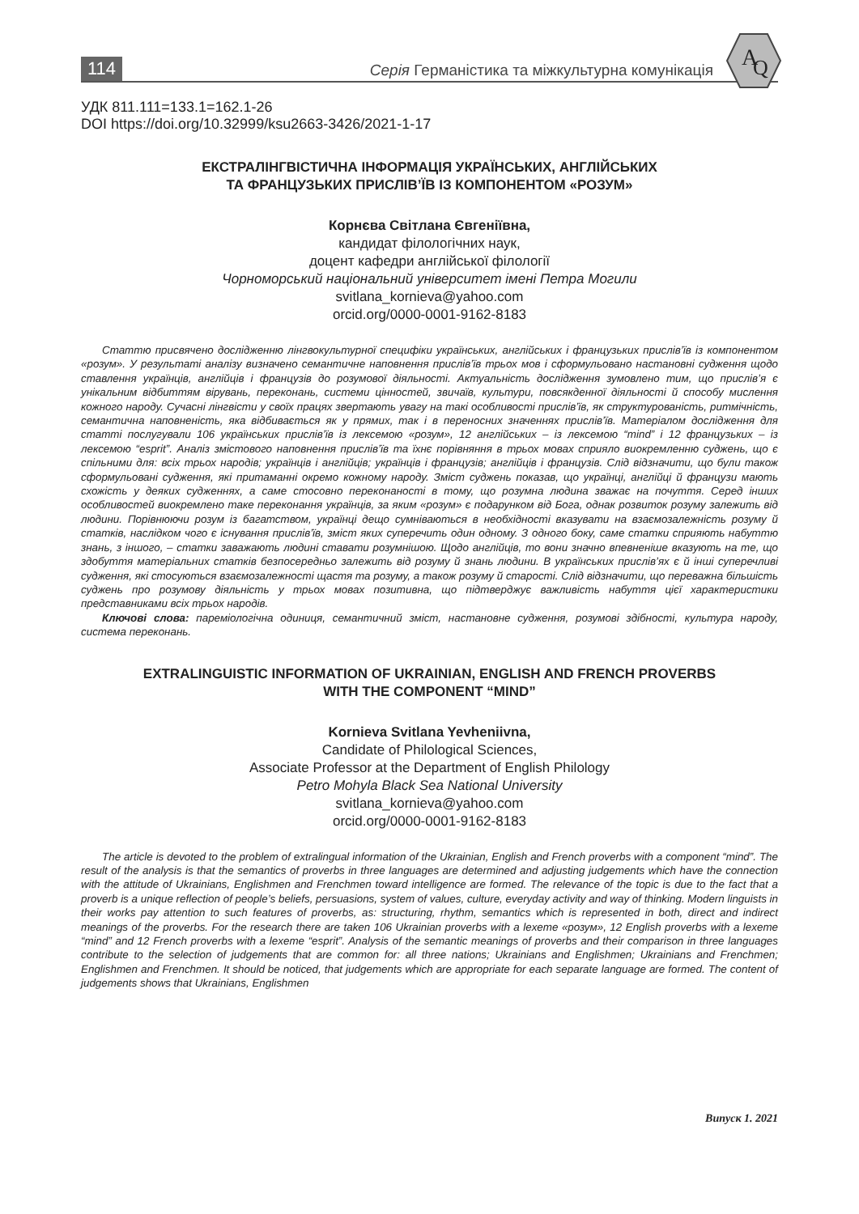114 Серія Германістика та міжкультурна комунікація
A
Q
УДК 811.111=133.1=162.1-26
DOI https://doi.org/10.32999/ksu2663-3426/2021-1-17
ЕКСТРАЛІНГВІСТИЧНА ІНФОРМАЦІЯ УКРАЇНСЬКИХ, АНГЛІЙСЬКИХ
ТА ФРАНЦУЗЬКИХ ПРИСЛІВ’ЇВ ІЗ КОМПОНЕНТОМ «РОЗУМ»
Корнєва Світлана Євгеніївна,
кандидат філологічних наук,
доцент кафедри англійської філології
Чорноморський національний університет імені Петра Могили
svitlana_kornieva@yahoo.com
orcid.org/0000-0001-9162-8183
Статтю присвячено дослідженню лінгвокультурної специфіки українських, англійських і французьких прислів’їв із компонентом «розум». У результаті аналізу визначено семантичне наповнення прислів’їв трьох мов і сформульовано настановні судження щодо ставлення українців, англійців і французів до розумової діяльності. Актуальність дослідження зумовлено тим, що прислів’я є унікальним відбиттям вірувань, переконань, системи цінностей, звичаїв, культури, повсякденної діяльності й способу мислення кожного народу. Сучасні лінгвісти у своїх працях звертають увагу на такі особливості прислів’їв, як структурованість, ритмічність, семантична наповненість, яка відбивається як у прямих, так і в переносних значеннях прислів’їв. Матеріалом дослідження для статті послугували 106 українських прислів’їв із лексемою «розум», 12 англійських – із лексемою “mind” і 12 французьких – із лексемою “esprit”. Аналіз змістового наповнення прислів’їв та їхнє порівняння в трьох мовах сприяло виокремленню суджень, що є спільними для: всіх трьох народів; українців і англійців; українців і французів; англійців і французів. Слід відзначити, що були також сформульовані судження, які притаманні окремо кожному народу. Зміст суджень показав, що українці, англійці й французи мають схожість у деяких судженнях, а саме стосовно переконаності в тому, що розумна людина зважає на почуття. Серед інших особливостей виокремлено таке переконання українців, за яким «розум» є подарунком від Бога, однак розвиток розуму залежить від людини. Порівнюючи розум із багатством, українці дещо сумніваються в необхідності вказувати на взаємозалежність розуму й статків, наслідком чого є існування прислів’їв, зміст яких суперечить один одному. З одного боку, саме статки сприяють набуттю знань, з іншого, – статки заважають людині ставати розумнішою. Щодо англійців, то вони значно впевненіше вказують на те, що здобуття матеріальних статків безпосередньо залежить від розуму й знань людини. В українських прислів’ях є й інші суперечливі судження, які стосуються взаємозалежності щастя та розуму, а також розуму й старості. Слід відзначити, що переважна більшість суджень про розумову діяльність у трьох мовах позитивна, що підтверджує важливість набуття цієї характеристики представниками всіх трьох народів.
Ключові слова: пареміологічна одиниця, семантичний зміст, настановне судження, розумові здібності, культура народу, система переконань.
EXTRALINGUISTIC INFORMATION OF UKRAINIAN, ENGLISH AND FRENCH PROVERBS
WITH THE COMPONENT “MIND”
Kornieva Svitlana Yevheniivna,
Candidate of Philological Sciences,
Associate Professor at the Department of English Philology
Petro Mohyla Black Sea National University
svitlana_kornieva@yahoo.com
orcid.org/0000-0001-9162-8183
The article is devoted to the problem of extralingual information of the Ukrainian, English and French proverbs with a component “mind”. The result of the analysis is that the semantics of proverbs in three languages are determined and adjusting judgements which have the connection with the attitude of Ukrainians, Englishmen and Frenchmen toward intelligence are formed. The relevance of the topic is due to the fact that a proverb is a unique reflection of people’s beliefs, persuasions, system of values, culture, everyday activity and way of thinking. Modern linguists in their works pay attention to such features of proverbs, as: structuring, rhythm, semantics which is represented in both, direct and indirect meanings of the proverbs. For the research there are taken 106 Ukrainian proverbs with a lexeme «розум», 12 English proverbs with a lexeme “mind” and 12 French proverbs with a lexeme “esprit”. Analysis of the semantic meanings of proverbs and their comparison in three languages contribute to the selection of judgements that are common for: all three nations; Ukrainians and Englishmen; Ukrainians and Frenchmen; Englishmen and Frenchmen. It should be noticed, that judgements which are appropriate for each separate language are formed. The content of judgements shows that Ukrainians, Englishmen
Випуск 1. 2021